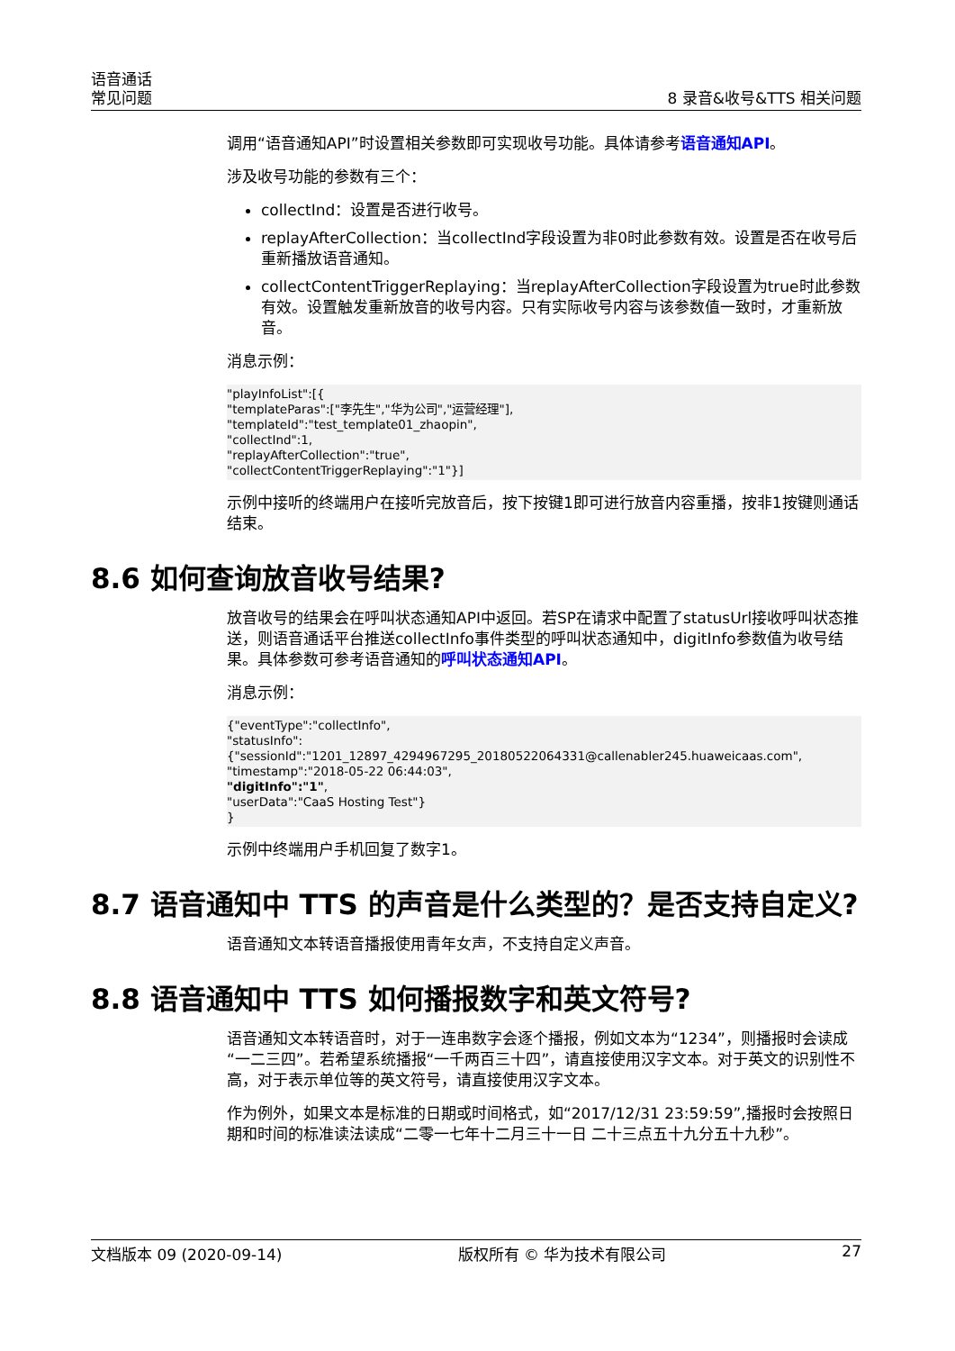语音通话
常见问题
8 录音&收号&TTS 相关问题
调用“语音通知API”时设置相关参数即可实现收号功能。具体请参考语音通知API。
涉及收号功能的参数有三个：
collectInd：设置是否进行收号。
replayAfterCollection：当collectInd字段设置为非0时此参数有效。设置是否在收号后重新播放语音通知。
collectContentTriggerReplaying：当replayAfterCollection字段设置为true时此参数有效。设置触发重新放音的收号内容。只有实际收号内容与该参数值一致时，才重新放音。
消息示例：
"playInfoList":[{
"templateParas":["李先生","华为公司","运营经理"],
"templateId":"test_template01_zhaopin",
"collectInd":1,
"replayAfterCollection":"true",
"collectContentTriggerReplaying":"1"}]
示例中接听的终端用户在接听完放音后，按下按键1即可进行放音内容重播，按非1按键则通话结束。
8.6 如何查询放音收号结果?
放音收号的结果会在呼叫状态通知API中返回。若SP在请求中配置了statusUrl接收呼叫状态推送，则语音通话平台推送collectInfo事件类型的呼叫状态通知中，digitInfo参数值为收号结果。具体参数可参考语音通知的呼叫状态通知API。
消息示例：
{"eventType":"collectInfo",
"statusInfo":
{"sessionId":"1201_12897_4294967295_20180522064331@callenabler245.huaweicaas.com",
"timestamp":"2018-05-22 06:44:03",
"digitInfo":"1",
"userData":"CaaS Hosting Test"}
}
示例中终端用户手机回复了数字1。
8.7 语音通知中 TTS 的声音是什么类型的？是否支持自定义?
语音通知文本转语音播报使用青年女声，不支持自定义声音。
8.8 语音通知中 TTS 如何播报数字和英文符号?
语音通知文本转语音时，对于一连串数字会逐个播报，例如文本为“1234”，则播报时会读成“一二三四”。若希望系统播报“一千两百三十四”，请直接使用汉字文本。对于英文的识别性不高，对于表示单位等的英文符号，请直接使用汉字文本。
作为例外，如果文本是标准的日期或时间格式，如“2017/12/31 23:59:59”,播报时会按照日期和时间的标准读法读成“二零一七年十二月三十一日 二十三点五十九分五十九秒”。
文档版本 09 (2020-09-14) 版权所有 © 华为技术有限公司 27